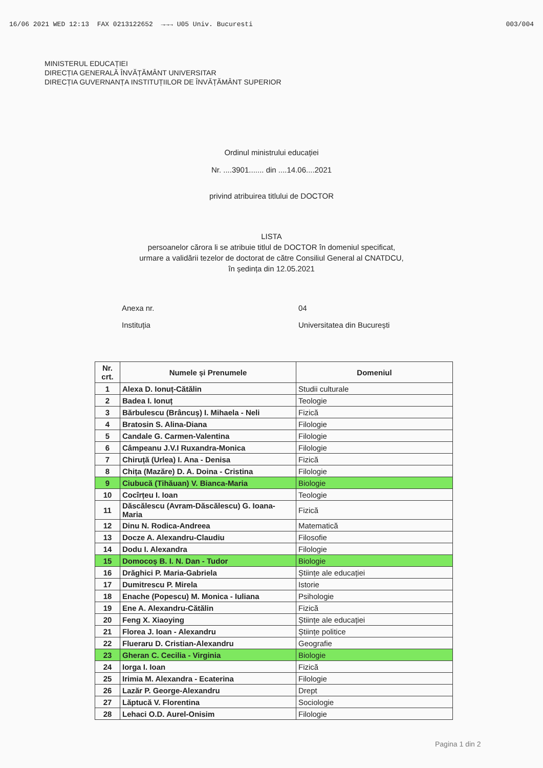16/06 2021 WED 12:13 FAX 0213122652 →→→ U05 Univ. Bucuresti 003/004
MINISTERUL EDUCAȚIEI
DIRECȚIA GENERALĂ ÎNVĂȚĂMÂNT UNIVERSITAR
DIRECȚIA GUVERNANȚA INSTITUȚIILOR DE ÎNVĂȚĂMÂNT SUPERIOR
Ordinul ministrului educației
Nr. ....3901....... din ....14.06....2021
privind atribuirea titlului de DOCTOR
LISTA
persoanelor cărora li se atribuie titlul de DOCTOR în domeniul specificat,
urmare a validării tezelor de doctorat de către Consiliul General al CNATDCU,
în ședința din 12.05.2021
Anexa nr. 04
Instituția Universitatea din București
| Nr. crt. | Numele și Prenumele | Domeniul |
| --- | --- | --- |
| 1 | Alexa D. Ionuț-Cătălin | Studii culturale |
| 2 | Badea I. Ionuț | Teologie |
| 3 | Bărbulescu (Brâncuș) I. Mihaela - Neli | Fizică |
| 4 | Bratosin S. Alina-Diana | Filologie |
| 5 | Candale G. Carmen-Valentina | Filologie |
| 6 | Câmpeanu J.V.I Ruxandra-Monica | Filologie |
| 7 | Chiruță (Urlea) I. Ana - Denisa | Fizică |
| 8 | Chița (Mazăre) D. A. Doina - Cristina | Filologie |
| 9 | Ciubucă (Tihăuan) V. Bianca-Maria | Biologie |
| 10 | Cocîrțeu I. Ioan | Teologie |
| 11 | Dăscălescu (Avram-Dăscălescu) G. Ioana-Maria | Fizică |
| 12 | Dinu N. Rodica-Andreea | Matematică |
| 13 | Docze A. Alexandru-Claudiu | Filosofie |
| 14 | Dodu I. Alexandra | Filologie |
| 15 | Domocoș B. I. N. Dan - Tudor | Biologie |
| 16 | Drăghici P. Maria-Gabriela | Științe ale educației |
| 17 | Dumitrescu P. Mirela | Istorie |
| 18 | Enache (Popescu) M. Monica - Iuliana | Psihologie |
| 19 | Ene A. Alexandru-Cătălin | Fizică |
| 20 | Feng X. Xiaoying | Științe ale educației |
| 21 | Florea J. Ioan - Alexandru | Științe politice |
| 22 | Flueraru D. Cristian-Alexandru | Geografie |
| 23 | Gheran C. Cecilia - Virginia | Biologie |
| 24 | Iorga I. Ioan | Fizică |
| 25 | Irimia M. Alexandra - Ecaterina | Filologie |
| 26 | Lazăr P. George-Alexandru | Drept |
| 27 | Lăptucă V. Florentina | Sociologie |
| 28 | Lehaci O.D. Aurel-Onisim | Filologie |
Pagina 1 din 2